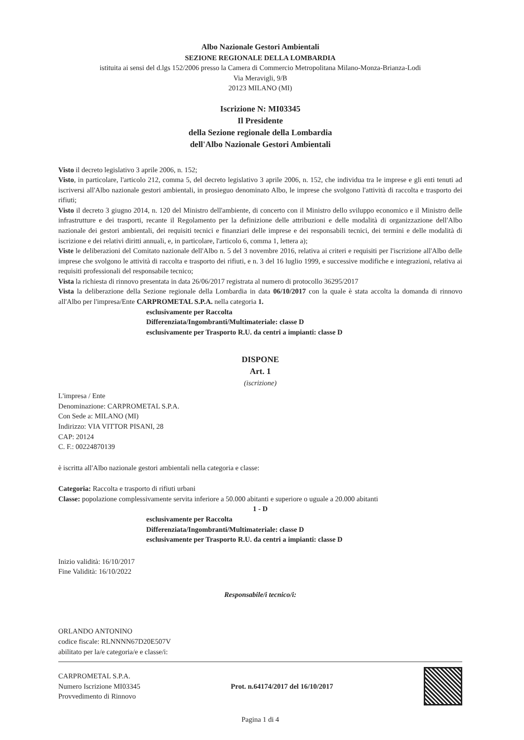Albo Nazionale Gestori Ambientali
SEZIONE REGIONALE DELLA LOMBARDIA
istituita ai sensi del d.lgs 152/2006 presso la Camera di Commercio Metropolitana Milano-Monza-Brianza-Lodi
Via Meravigli, 9/B
20123 MILANO (MI)
Iscrizione N: MI03345
Il Presidente
della Sezione regionale della Lombardia
dell'Albo Nazionale Gestori Ambientali
Visto il decreto legislativo 3 aprile 2006, n. 152;
Visto, in particolare, l'articolo 212, comma 5, del decreto legislativo 3 aprile 2006, n. 152, che individua tra le imprese e gli enti tenuti ad iscriversi all'Albo nazionale gestori ambientali, in prosieguo denominato Albo, le imprese che svolgono l'attività di raccolta e trasporto dei rifiuti;
Visto il decreto 3 giugno 2014, n. 120 del Ministro dell'ambiente, di concerto con il Ministro dello sviluppo economico e il Ministro delle infrastrutture e dei trasporti, recante il Regolamento per la definizione delle attribuzioni e delle modalità di organizzazione dell'Albo nazionale dei gestori ambientali, dei requisiti tecnici e finanziari delle imprese e dei responsabili tecnici, dei termini e delle modalità di iscrizione e dei relativi diritti annuali, e, in particolare, l'articolo 6, comma 1, lettera a);
Viste le deliberazioni del Comitato nazionale dell'Albo n. 5 del 3 novembre 2016, relativa ai criteri e requisiti per l'iscrizione all'Albo delle imprese che svolgono le attività di raccolta e trasporto dei rifiuti, e n. 3 del 16 luglio 1999, e successive modifiche e integrazioni, relativa ai requisiti professionali del responsabile tecnico;
Vista la richiesta di rinnovo presentata in data 26/06/2017 registrata al numero di protocollo 36295/2017
Vista la deliberazione della Sezione regionale della Lombardia in data 06/10/2017 con la quale è stata accolta la domanda di rinnovo all'Albo per l'impresa/Ente CARPROMETAL S.P.A. nella categoria 1.
esclusivamente per Raccolta
Differenziata/Ingombranti/Multimateriale: classe D
esclusivamente per Trasporto R.U. da centri a impianti: classe D
DISPONE
Art. 1
(iscrizione)
L'impresa / Ente
Denominazione: CARPROMETAL S.P.A.
Con Sede a: MILANO (MI)
Indirizzo: VIA VITTOR PISANI, 28
CAP: 20124
C. F.: 00224870139
è iscritta all'Albo nazionale gestori ambientali nella categoria e classe:
Categoria: Raccolta e trasporto di rifiuti urbani
Classe: popolazione complessivamente servita inferiore a 50.000 abitanti e superiore o uguale a 20.000 abitanti
1 - D
esclusivamente per Raccolta
Differenziata/Ingombranti/Multimateriale: classe D
esclusivamente per Trasporto R.U. da centri a impianti: classe D
Inizio validità: 16/10/2017
Fine Validità: 16/10/2022
Responsabile/i tecnico/i:
ORLANDO ANTONINO
codice fiscale: RLNNNN67D20E507V
abilitato per la/e categoria/e e classe/i:
CARPROMETAL S.P.A.
Numero Iscrizione MI03345
Provvedimento di Rinnovo
Prot. n.64174/2017 del 16/10/2017
Pagina 1 di 4